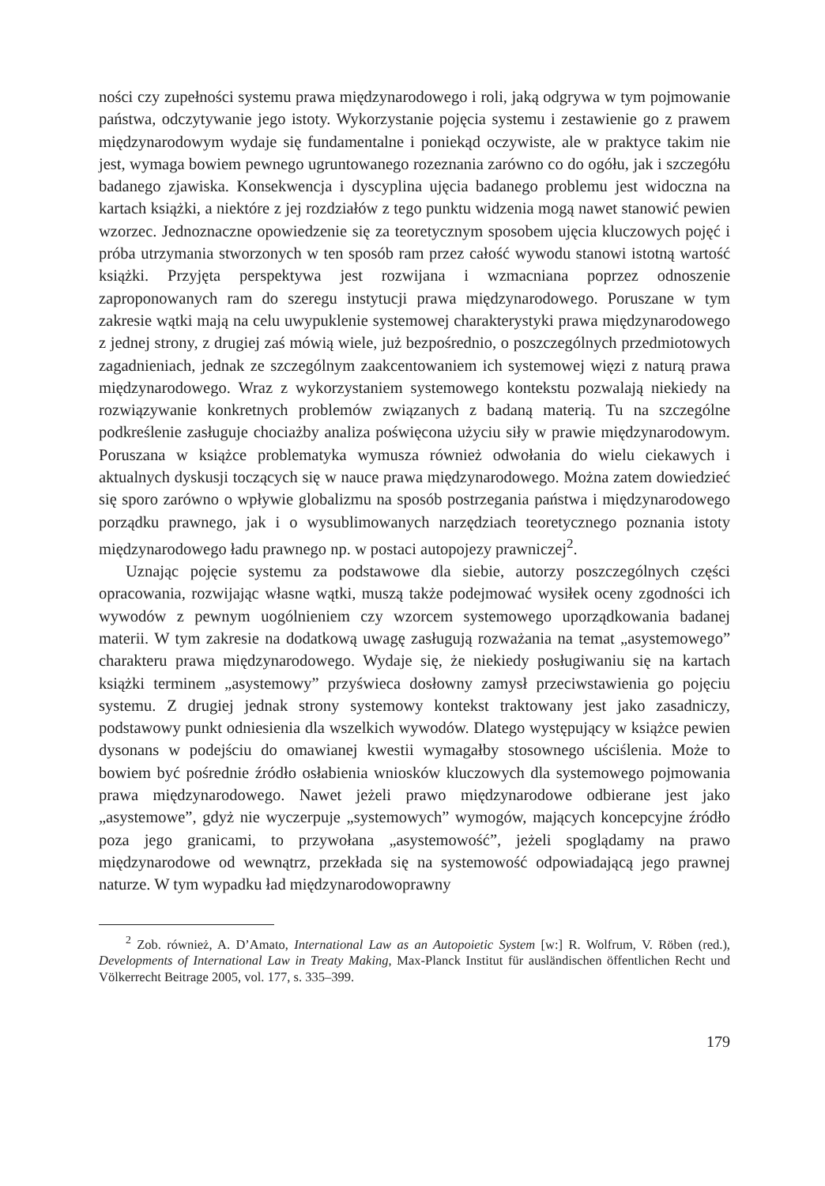ności czy zupełności systemu prawa międzynarodowego i roli, jaką odgrywa w tym pojmowanie państwa, odczytywanie jego istoty. Wykorzystanie pojęcia systemu i zestawienie go z prawem międzynarodowym wydaje się fundamentalne i poniekąd oczywiste, ale w praktyce takim nie jest, wymaga bowiem pewnego ugruntowanego rozeznania zarówno co do ogółu, jak i szczegółu badanego zjawiska. Konsekwencja i dyscyplina ujęcia badanego problemu jest widoczna na kartach książki, a niektóre z jej rozdziałów z tego punktu widzenia mogą nawet stanowić pewien wzorzec. Jednoznaczne opowiedzenie się za teoretycznym sposobem ujęcia kluczowych pojęć i próba utrzymania stworzonych w ten sposób ram przez całość wywodu stanowi istotną wartość książki. Przyjęta perspektywa jest rozwijana i wzmacniana poprzez odnoszenie zaproponowanych ram do szeregu instytucji prawa międzynarodowego. Poruszane w tym zakresie wątki mają na celu uwypuklenie systemowej charakterystyki prawa międzynarodowego z jednej strony, z drugiej zaś mówią wiele, już bezpośrednio, o poszczególnych przedmiotowych zagadnieniach, jednak ze szczególnym zaakcentowaniem ich systemowej więzi z naturą prawa międzynarodowego. Wraz z wykorzystaniem systemowego kontekstu pozwalają niekiedy na rozwiązywanie konkretnych problemów związanych z badaną materią. Tu na szczególne podkreślenie zasługuje chociażby analiza poświęcona użyciu siły w prawie międzynarodowym. Poruszana w książce problematyka wymusza również odwołania do wielu ciekawych i aktualnych dyskusji toczących się w nauce prawa międzynarodowego. Można zatem dowiedzieć się sporo zarówno o wpływie globalizmu na sposób postrzegania państwa i międzynarodowego porządku prawnego, jak i o wysublimowanych narzędziach teoretycznego poznania istoty międzynarodowego ładu prawnego np. w postaci autopojezy prawniczej<sup>2</sup>.
Uznając pojęcie systemu za podstawowe dla siebie, autorzy poszczególnych części opracowania, rozwijając własne wątki, muszą także podejmować wysiłek oceny zgodności ich wywodów z pewnym uogólnieniem czy wzorcem systemowego uporządkowania badanej materii. W tym zakresie na dodatkową uwagę zasługują rozważania na temat „asystemowego” charakteru prawa międzynarodowego. Wydaje się, że niekiedy posługiwaniu się na kartach książki terminem „asystemowy” przyświeca dosłowny zamysł przeciwstawienia go pojęciu systemu. Z drugiej jednak strony systemowy kontekst traktowany jest jako zasadniczy, podstawowy punkt odniesienia dla wszelkich wywodów. Dlatego występujący w książce pewien dysonans w podejściu do omawianej kwestii wymagałby stosownego uściślenia. Może to bowiem być pośrednie źródło osłabienia wniosków kluczowych dla systemowego pojmowania prawa międzynarodowego. Nawet jeżeli prawo międzynarodowe odbierane jest jako „asystemowe”, gdyż nie wyczerpuje „systemowych” wymogów, mających koncepcyjne źródło poza jego granicami, to przywołana „asystemowość”, jeżeli spoglądamy na prawo międzynarodowe od wewnątrz, przekłada się na systemowość odpowiadającą jego prawnej naturze. W tym wypadku ład międzynarodowoprawny
<sup>2</sup> Zob. również, A. D’Amato, International Law as an Autopoietic System [w:] R. Wolfrum, V. Röben (red.), Developments of International Law in Treaty Making, Max-Planck Institut für ausländischen öffentlichen Recht und Völkerrecht Beitrage 2005, vol. 177, s. 335–399.
179